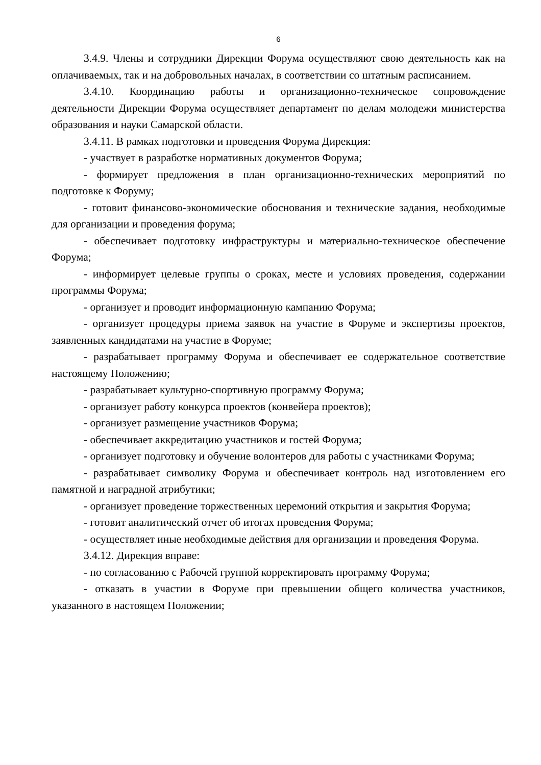6
3.4.9. Члены и сотрудники Дирекции Форума осуществляют свою деятельность как на оплачиваемых, так и на добровольных началах, в соответствии со штатным расписанием.
3.4.10. Координацию работы и организационно-техническое сопровождение деятельности Дирекции Форума осуществляет департамент по делам молодежи министерства образования и науки Самарской области.
3.4.11. В рамках подготовки и проведения Форума Дирекция:
- участвует в разработке нормативных документов Форума;
- формирует предложения в план организационно-технических мероприятий по подготовке к Форуму;
- готовит финансово-экономические обоснования и технические задания, необходимые для организации и проведения форума;
- обеспечивает подготовку инфраструктуры и материально-техническое обеспечение Форума;
- информирует целевые группы о сроках, месте и условиях проведения, содержании программы Форума;
- организует и проводит информационную кампанию Форума;
- организует процедуры приема заявок на участие в Форуме и экспертизы проектов, заявленных кандидатами на участие в Форуме;
- разрабатывает программу Форума и обеспечивает ее содержательное соответствие настоящему Положению;
- разрабатывает культурно-спортивную программу Форума;
- организует работу конкурса проектов (конвейера проектов);
- организует размещение участников Форума;
- обеспечивает аккредитацию участников и гостей Форума;
- организует подготовку и обучение волонтеров для работы с участниками Форума;
- разрабатывает символику Форума и обеспечивает контроль над изготовлением его памятной и наградной атрибутики;
- организует проведение торжественных церемоний открытия и закрытия Форума;
- готовит аналитический отчет об итогах проведения Форума;
- осуществляет иные необходимые действия для организации и проведения Форума.
3.4.12. Дирекция вправе:
- по согласованию с Рабочей группой корректировать программу Форума;
- отказать в участии в Форуме при превышении общего количества участников, указанного в настоящем Положении;